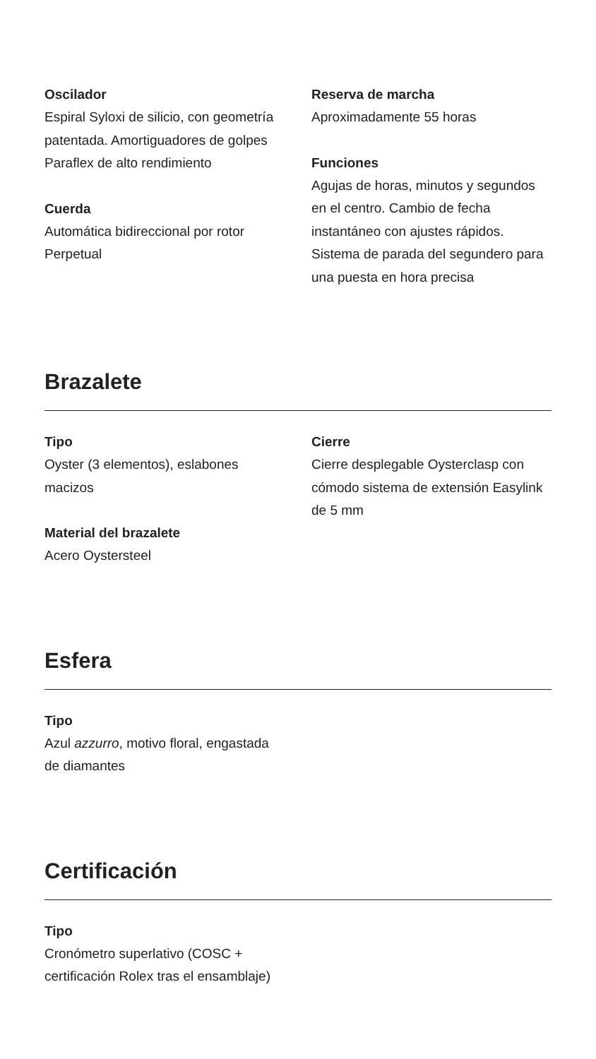Oscilador
Espiral Syloxi de silicio, con geometría patentada. Amortiguadores de golpes Paraflex de alto rendimiento
Cuerda
Automática bidireccional por rotor Perpetual
Reserva de marcha
Aproximadamente 55 horas
Funciones
Agujas de horas, minutos y segundos en el centro. Cambio de fecha instantáneo con ajustes rápidos. Sistema de parada del segundero para una puesta en hora precisa
Brazalete
Tipo
Oyster (3 elementos), eslabones macizos
Material del brazalete
Acero Oystersteel
Cierre
Cierre desplegable Oysterclasp con cómodo sistema de extensión Easylink de 5 mm
Esfera
Tipo
Azul azzurro, motivo floral, engastada de diamantes
Certificación
Tipo
Cronómetro superlativo (COSC + certificación Rolex tras el ensamblaje)